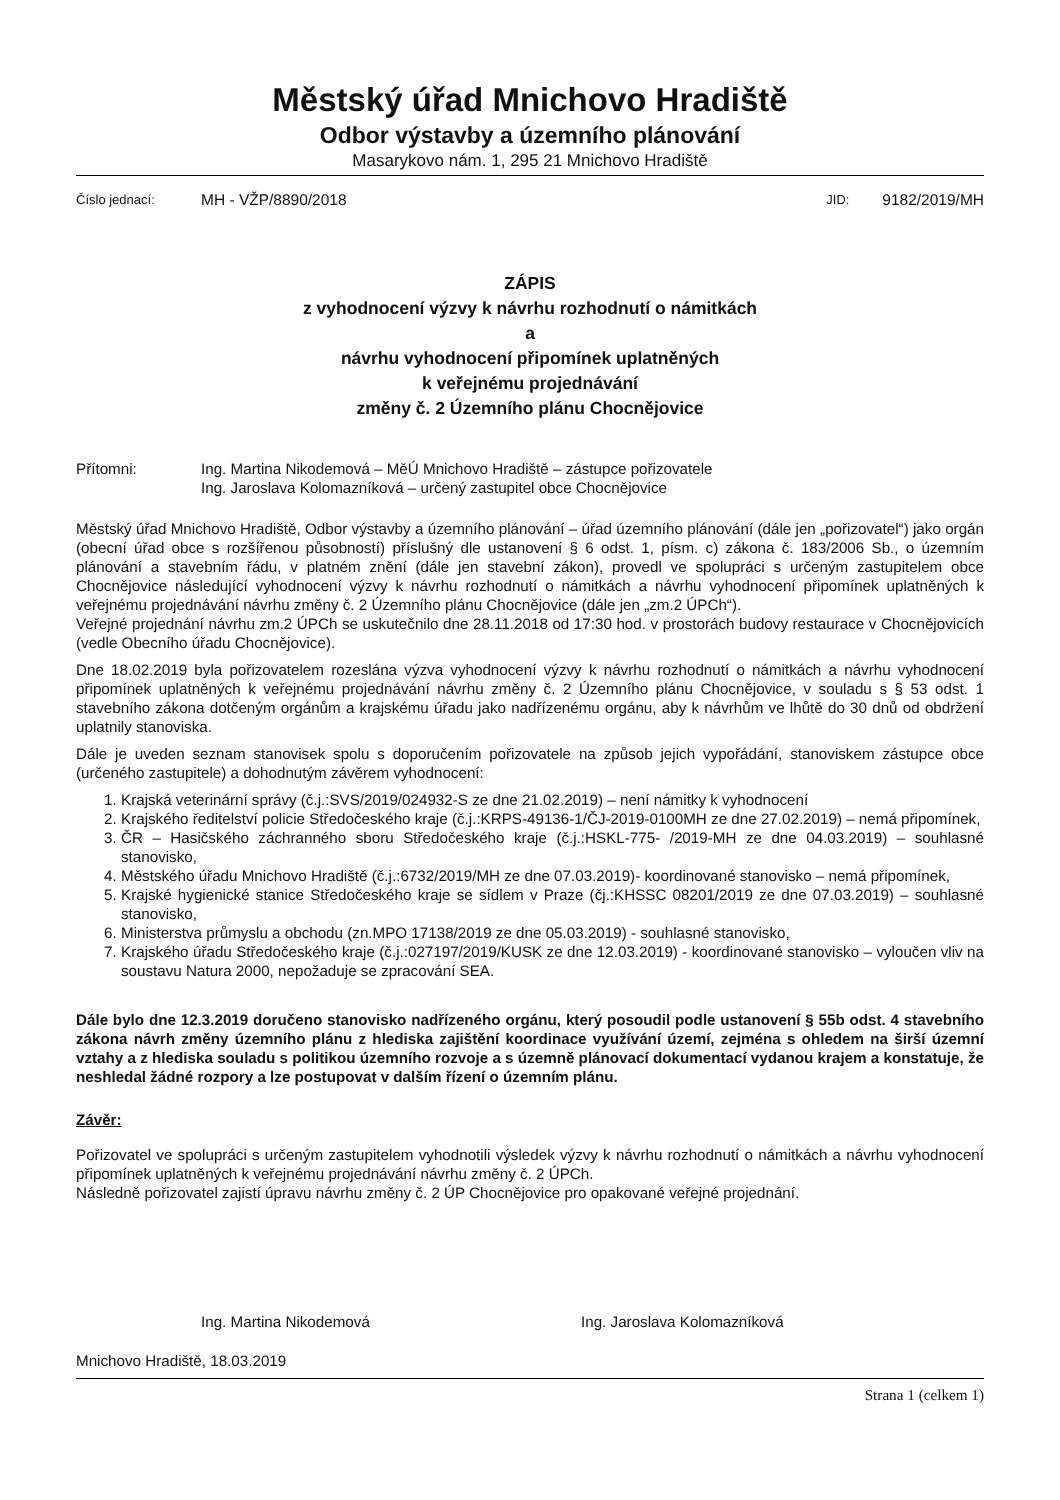Městský úřad Mnichovo Hradiště
Odbor výstavby a územního plánování
Masarykovo nám. 1, 295 21 Mnichovo Hradiště
Číslo jednací: MH - VŽP/8890/2018 JID: 9182/2019/MH
ZÁPIS
z vyhodnocení výzvy k návrhu rozhodnutí o námitkách
a
návrhu vyhodnocení připomínek uplatněných
k veřejnému projednávání
změny č. 2 Územního plánu Chocnějovice
Přítomni: Ing. Martina Nikodemová – MěÚ Mnichovo Hradiště – zástupce pořizovatele
Ing. Jaroslava Kolomazníková – určený zastupitel obce Chocnějovice
Městský úřad Mnichovo Hradiště, Odbor výstavby a územního plánování – úřad územního plánování (dále jen „pořizovatel“) jako orgán (obecní úřad obce s rozšířenou působností) příslušný dle ustanovení § 6 odst. 1, písm. c) zákona č. 183/2006 Sb., o územním plánování a stavebním řádu, v platném znění (dále jen stavební zákon), provedl ve spolupráci s určeným zastupitelem obce Chocnějovice následující vyhodnocení výzvy k návrhu rozhodnutí o námitkách a návrhu vyhodnocení připomínek uplatněných k veřejnému projednávání návrhu změny č. 2 Územního plánu Chocnějovice (dále jen „zm.2 ÚPCh“).
Veřejné projednání návrhu zm.2 ÚPCh se uskutečnilo dne 28.11.2018 od 17:30 hod. v prostorách budovy restaurace v Chocnějovicích (vedle Obecního úřadu Chocnějovice).
Dne 18.02.2019 byla pořizovatelem rozeslána výzva vyhodnocení výzvy k návrhu rozhodnutí o námitkách a návrhu vyhodnocení připomínek uplatněných k veřejnému projednávání návrhu změny č. 2 Územního plánu Chocnějovice, v souladu s § 53 odst. 1 stavebního zákona dotčeným orgánům a krajskému úřadu jako nadřízenému orgánu, aby k návrhům ve lhůtě do 30 dnů od obdržení uplatnily stanoviska.
Dále je uveden seznam stanovisek spolu s doporučením pořizovatele na způsob jejich vypořádání, stanoviskem zástupce obce (určeného zastupitele) a dohodnutým závěrem vyhodnocení:
1. Krajská veterinární správy (č.j.:SVS/2019/024932-S ze dne 21.02.2019) – není námitky k vyhodnocení
2. Krajského ředitelství policie Středočeského kraje (č.j.:KRPS-49136-1/ČJ-2019-0100MH ze dne 27.02.2019) – nemá připomínek,
3. ČR – Hasičského záchranného sboru Středočeského kraje (č.j.:HSKL-775- /2019-MH ze dne 04.03.2019) – souhlasné stanovisko,
4. Městského úřadu Mnichovo Hradiště (č.j.:6732/2019/MH ze dne 07.03.2019)- koordinované stanovisko – nemá připomínek,
5. Krajské hygienické stanice Středočeského kraje se sídlem v Praze (čj.:KHSSC 08201/2019 ze dne 07.03.2019) – souhlasné stanovisko,
6. Ministerstva průmyslu a obchodu (zn.MPO 17138/2019 ze dne 05.03.2019) - souhlasné stanovisko,
7. Krajského úřadu Středočeského kraje (č.j.:027197/2019/KUSK ze dne 12.03.2019) - koordinované stanovisko – vyloučen vliv na soustavu Natura 2000, nepožaduje se zpracování SEA.
Dále bylo dne 12.3.2019 doručeno stanovisko nadřízeného orgánu, který posoudil podle ustanovení § 55b odst. 4 stavebního zákona návrh změny územního plánu z hlediska zajištění koordinace využívání území, zejména s ohledem na širší územní vztahy a z hlediska souladu s politikou územního rozvoje a s územně plánovací dokumentací vydanou krajem a konstatuje, že neshledal žádné rozpory a lze postupovat v dalším řízení o územním plánu.
Závěr:
Pořizovatel ve spolupráci s určeným zastupitelem vyhodnotili výsledek výzvy k návrhu rozhodnutí o námitkách a návrhu vyhodnocení připomínek uplatněných k veřejnému projednávání návrhu změny č. 2 ÚPCh.
Následně pořizovatel zajistí úpravu návrhu změny č. 2 ÚP Chocnějovice pro opakované veřejné projednání.
Ing. Martina Nikodemová Ing. Jaroslava Kolomazníková
Mnichovo Hradiště, 18.03.2019
Strana 1 (celkem 1)